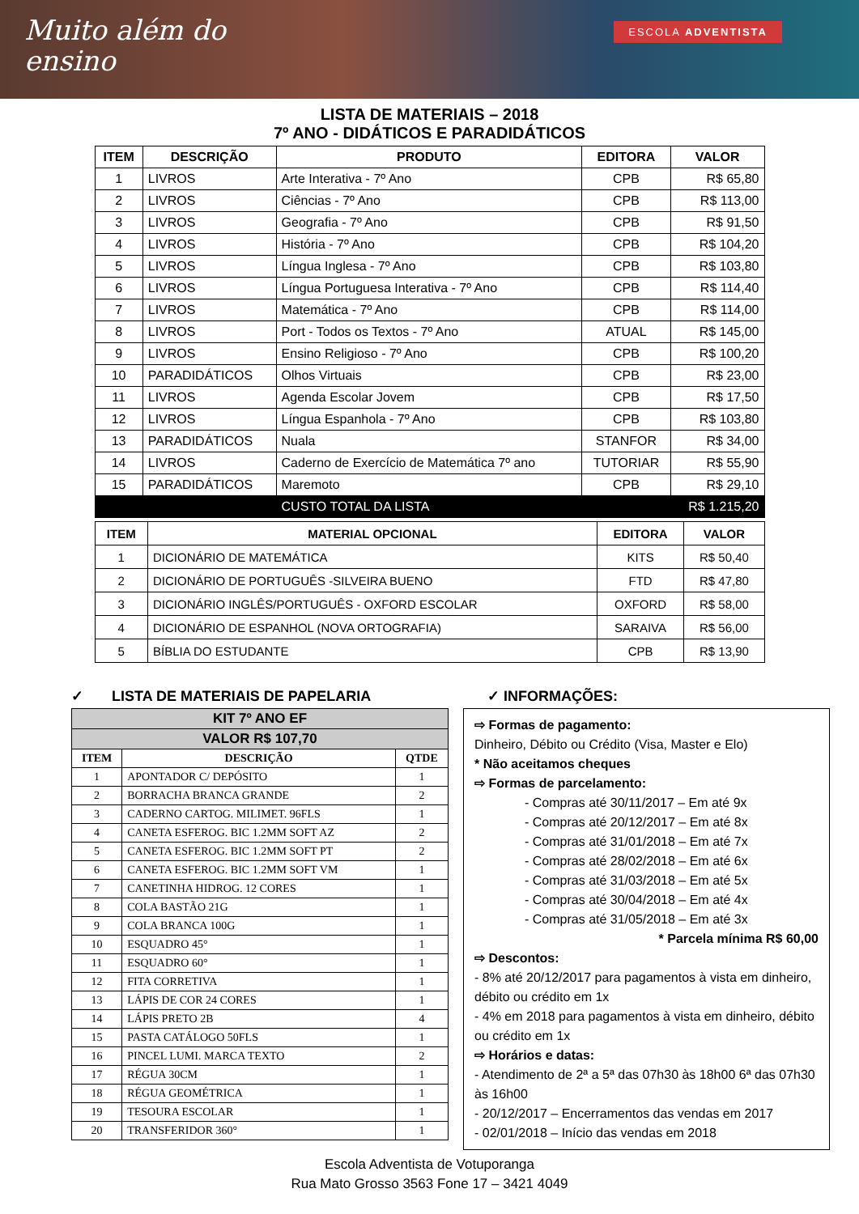Muito além do
ensino
ESCOLA ADVENTISTA
LISTA DE MATERIAIS – 2018
7º ANO - DIDÁTICOS E PARADIDÁTICOS
| ITEM | DESCRIÇÃO | PRODUTO | EDITORA | VALOR |
| --- | --- | --- | --- | --- |
| 1 | LIVROS | Arte Interativa - 7º Ano | CPB | R$ 65,80 |
| 2 | LIVROS | Ciências - 7º Ano | CPB | R$ 113,00 |
| 3 | LIVROS | Geografia - 7º Ano | CPB | R$ 91,50 |
| 4 | LIVROS | História - 7º Ano | CPB | R$ 104,20 |
| 5 | LIVROS | Língua Inglesa - 7º Ano | CPB | R$ 103,80 |
| 6 | LIVROS | Língua Portuguesa Interativa - 7º Ano | CPB | R$ 114,40 |
| 7 | LIVROS | Matemática - 7º Ano | CPB | R$ 114,00 |
| 8 | LIVROS | Port - Todos os Textos - 7º Ano | ATUAL | R$ 145,00 |
| 9 | LIVROS | Ensino Religioso - 7º Ano | CPB | R$ 100,20 |
| 10 | PARADIDÁTICOS | Olhos Virtuais | CPB | R$ 23,00 |
| 11 | LIVROS | Agenda Escolar Jovem | CPB | R$ 17,50 |
| 12 | LIVROS | Língua Espanhola - 7º Ano | CPB | R$ 103,80 |
| 13 | PARADIDÁTICOS | Nuala | STANFOR | R$ 34,00 |
| 14 | LIVROS | Caderno de Exercício de Matemática 7º ano | TUTORIAR | R$ 55,90 |
| 15 | PARADIDÁTICOS | Maremoto | CPB | R$ 29,10 |
| | | CUSTO TOTAL DA LISTA | | R$ 1.215,20 |
| ITEM | MATERIAL OPCIONAL | EDITORA | VALOR |
| --- | --- | --- | --- |
| 1 | DICIONÁRIO DE MATEMÁTICA | KITS | R$ 50,40 |
| 2 | DICIONÁRIO DE PORTUGUÊS -SILVEIRA BUENO | FTD | R$ 47,80 |
| 3 | DICIONÁRIO INGLÊS/PORTUGUÊS - OXFORD ESCOLAR | OXFORD | R$ 58,00 |
| 4 | DICIONÁRIO DE ESPANHOL (NOVA ORTOGRAFIA) | SARAIVA | R$ 56,00 |
| 5 | BÍBLIA DO ESTUDANTE | CPB | R$ 13,90 |
✓ LISTA DE MATERIAIS DE PAPELARIA
| KIT 7º ANO EF | | |
| --- | --- | --- |
| VALOR R$ 107,70 | | |
| ITEM | DESCRIÇÃO | QTDE |
| 1 | APONTADOR C/ DEPÓSITO | 1 |
| 2 | BORRACHA BRANCA GRANDE | 2 |
| 3 | CADERNO CARTOG. MILIMET. 96FLS | 1 |
| 4 | CANETA ESFEROG. BIC 1.2MM SOFT AZ | 2 |
| 5 | CANETA ESFEROG. BIC 1.2MM SOFT PT | 2 |
| 6 | CANETA ESFEROG. BIC 1.2MM SOFT VM | 1 |
| 7 | CANETINHA HIDROG. 12 CORES | 1 |
| 8 | COLA BASTÃO 21G | 1 |
| 9 | COLA BRANCA 100G | 1 |
| 10 | ESQUADRO 45° | 1 |
| 11 | ESQUADRO 60° | 1 |
| 12 | FITA CORRETIVA | 1 |
| 13 | LÁPIS DE COR 24 CORES | 1 |
| 14 | LÁPIS PRETO 2B | 4 |
| 15 | PASTA CATÁLOGO 50FLS | 1 |
| 16 | PINCEL LUMI. MARCA TEXTO | 2 |
| 17 | RÉGUA 30CM | 1 |
| 18 | RÉGUA GEOMÉTRICA | 1 |
| 19 | TESOURA ESCOLAR | 1 |
| 20 | TRANSFERIDOR 360° | 1 |
✓ INFORMAÇÕES:
⇨ Formas de pagamento:
Dinheiro, Débito ou Crédito (Visa, Master e Elo)
* Não aceitamos cheques
⇨ Formas de parcelamento:
- Compras até 30/11/2017 – Em até 9x
- Compras até 20/12/2017 – Em até 8x
- Compras até 31/01/2018 – Em até 7x
- Compras até 28/02/2018 – Em até 6x
- Compras até 31/03/2018 – Em até 5x
- Compras até 30/04/2018 – Em até 4x
- Compras até 31/05/2018 – Em até 3x
* Parcela mínima R$ 60,00
⇨ Descontos:
- 8% até 20/12/2017 para pagamentos à vista em dinheiro, débito ou crédito em 1x
- 4% em 2018 para pagamentos à vista em dinheiro, débito ou crédito em 1x
⇨ Horários e datas:
- Atendimento de 2ª a 5ª das 07h30 às 18h00 6ª das 07h30 às 16h00
- 20/12/2017 – Encerramentos das vendas em 2017
- 02/01/2018 – Início das vendas em 2018
Escola Adventista de Votuporanga
Rua Mato Grosso 3563 Fone 17 – 3421 4049